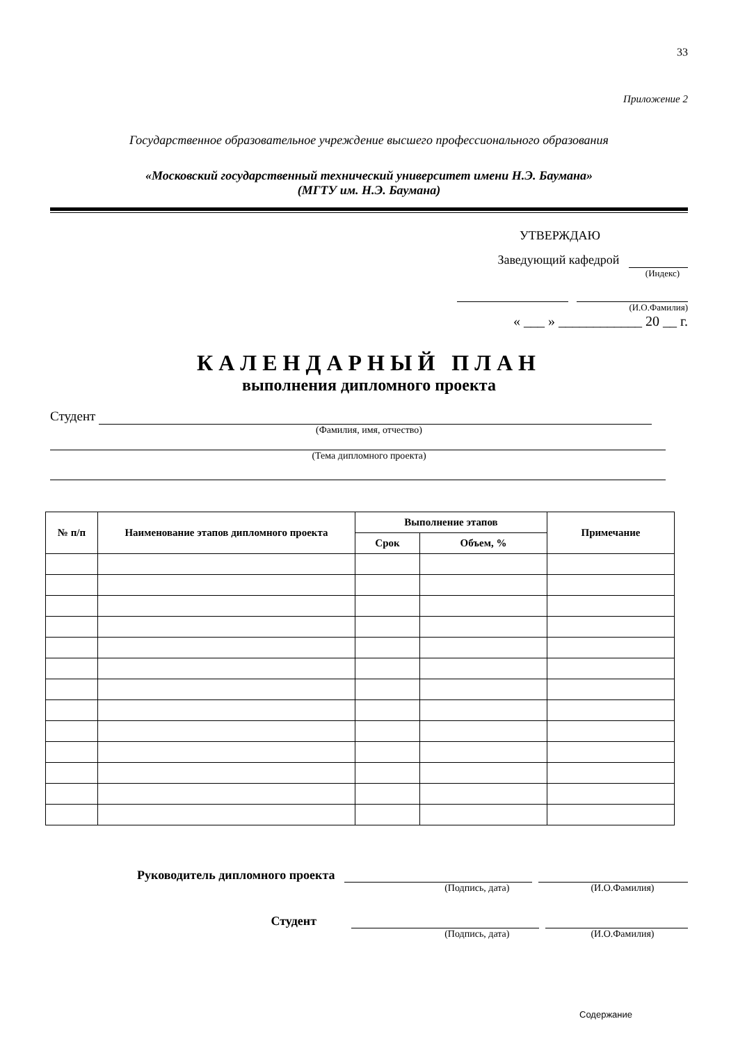33
Приложение 2
Государственное образовательное учреждение высшего профессионального образования
«Московский государственный технический университет имени Н.Э. Баумана»
(МГТУ им. Н.Э. Баумана)
УТВЕРЖДАЮ
Заведующий кафедрой
(Индекс)
(И.О.Фамилия)
« ___ » ____________ 20 __ г.
КАЛЕНДАРНЫЙ ПЛАН
выполнения дипломного проекта
Студент
(Фамилия, имя, отчество)
(Тема дипломного проекта)
| № п/п | Наименование этапов дипломного проекта | Выполнение этапов | | Примечание |
| --- | --- | --- | --- | --- |
| | | Срок | Объем, % | |
Руководитель дипломного проекта
(Подпись, дата) (И.О.Фамилия)
Студент
(Подпись, дата) (И.О.Фамилия)
Содержание